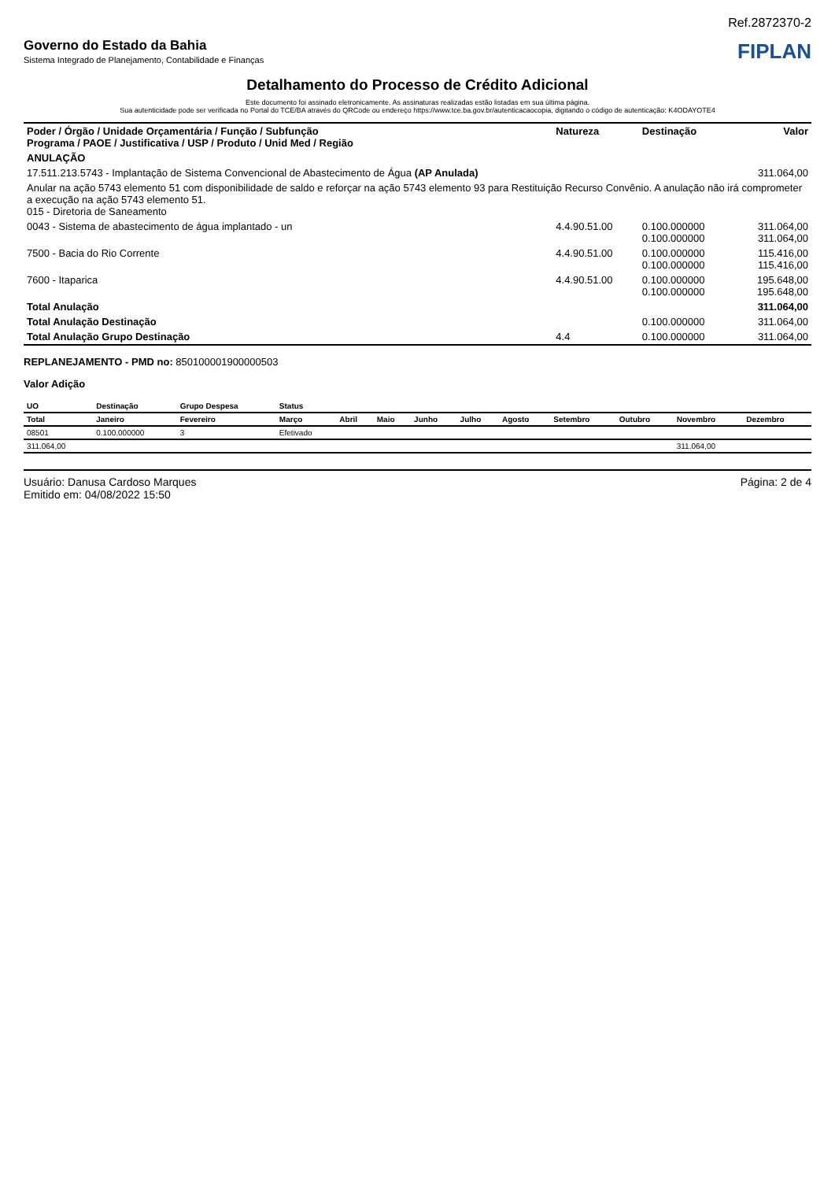Ref.2872370-2
Governo do Estado da Bahia
Sistema Integrado de Planejamento, Contabilidade e Finanças
FIPLAN
Detalhamento do Processo de Crédito Adicional
Este documento foi assinado eletronicamente. As assinaturas realizadas estão listadas em sua última página.
Sua autenticidade pode ser verificada no Portal do TCE/BA através do QRCode ou endereço https://www.tce.ba.gov.br/autenticacaocopia, digitando o código de autenticação: K4ODAYOTE4
| Poder / Órgão / Unidade Orçamentária / Função / Subfunção Programa / PAOE / Justificativa / USP / Produto / Unid Med / Região | Natureza | Destinação | Valor |
| --- | --- | --- | --- |
| ANULAÇÃO | | | |
| 17.511.213.5743 - Implantação de Sistema Convencional de Abastecimento de Água (AP Anulada) | | | 311.064,00 |
| Anular na ação 5743 elemento 51 com disponibilidade de saldo e reforçar na ação 5743 elemento 93 para Restituição Recurso Convênio. A anulação não irá comprometer a execução na ação 5743 elemento 51. 015 - Diretoria de Saneamento | | | |
| 0043 - Sistema de abastecimento de água implantado - un | 4.4.90.51.00 | 0.100.000000 0.100.000000 | 311.064,00 311.064,00 |
| 7500 - Bacia do Rio Corrente | 4.4.90.51.00 | 0.100.000000 0.100.000000 | 115.416,00 115.416,00 |
| 7600 - Itaparica | 4.4.90.51.00 | 0.100.000000 0.100.000000 | 195.648,00 195.648,00 |
| Total Anulação | | | 311.064,00 |
| Total Anulação Destinação | | 0.100.000000 | 311.064,00 |
| Total Anulação Grupo Destinação | 4.4 | 0.100.000000 | 311.064,00 |
REPLANEJAMENTO - PMD no: 850100001900000503
Valor Adição
| UO | Destinação | Grupo Despesa | Status | | | | | | | | | |
| --- | --- | --- | --- | --- | --- | --- | --- | --- | --- | --- | --- | --- |
| Total | Janeiro | Fevereiro | Março | Abril | Maio | Junho | Julho | Agosto | Setembro | Outubro | Novembro | Dezembro |
| 08501 | 0.100.000000 | 3 | Efetivado | | | | | | | | | |
| 311.064,00 | | | | | | | | | | | 311.064,00 | |
Usuário: Danusa Cardoso Marques
Emitido em: 04/08/2022 15:50
Página: 2 de 4